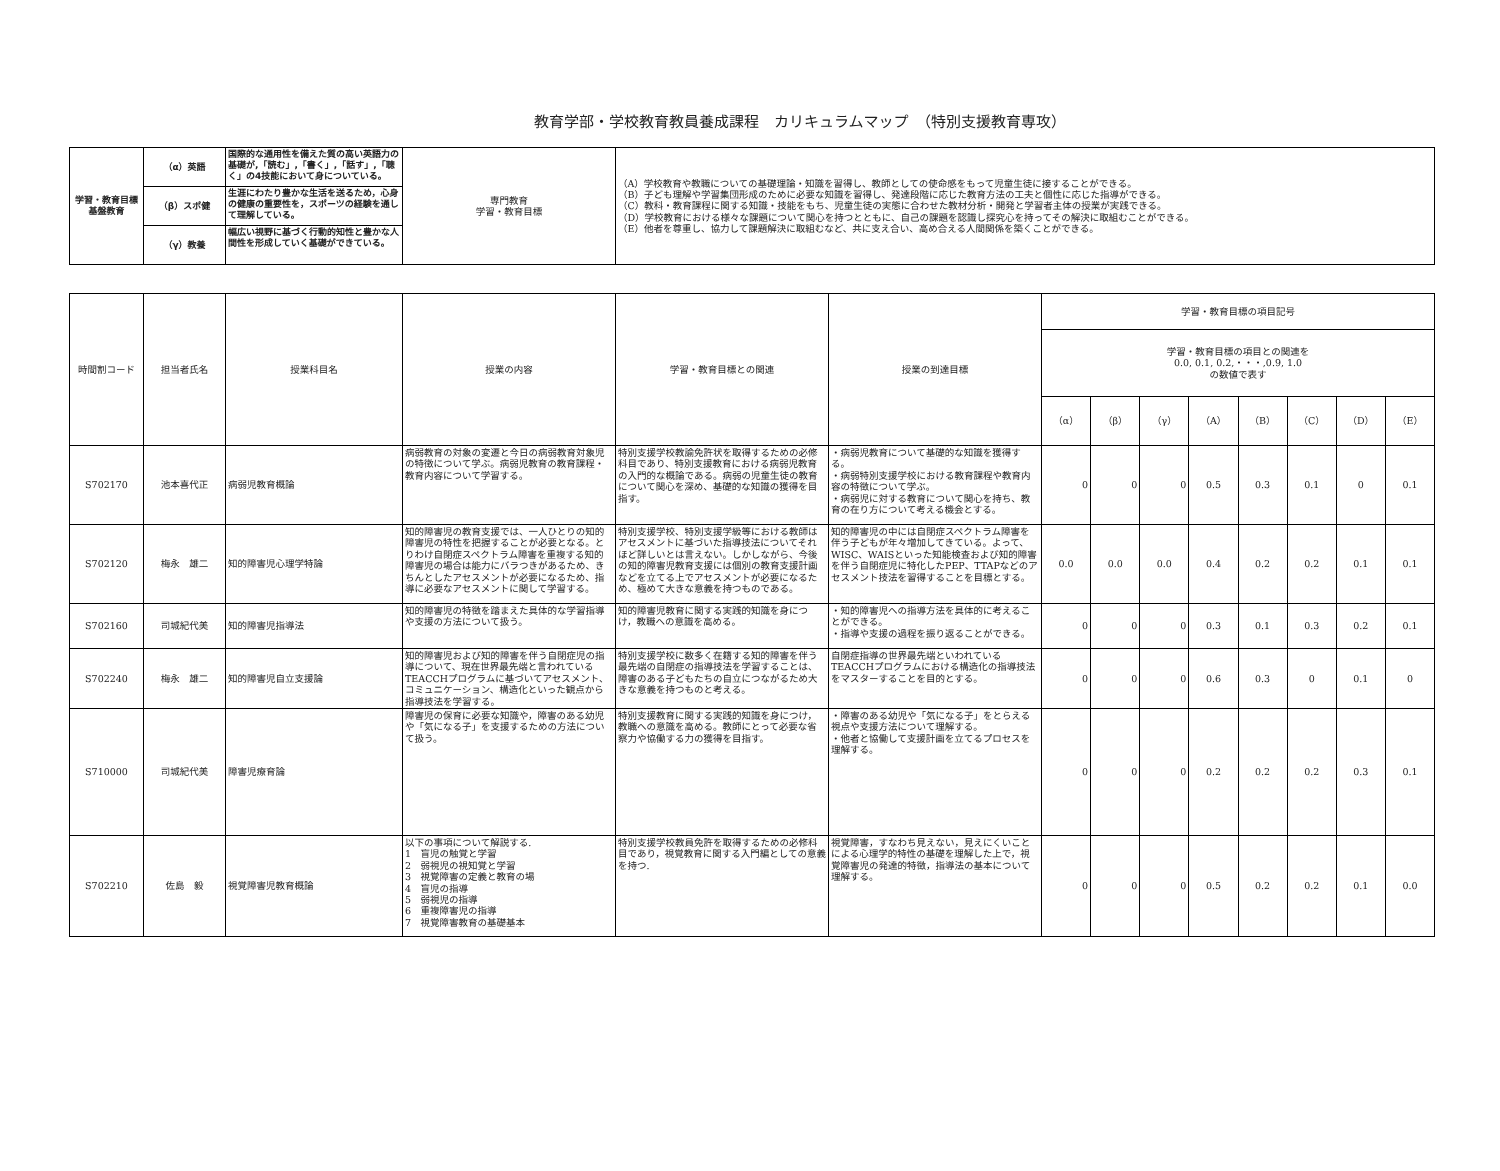教育学部・学校教育教員養成課程　カリキュラムマップ　（特別支援教育専攻）
| 学習・教育目標 基盤教育 | （α）英語 | 国際的な通用性を備えた質の高い英語力の基礎が,「読む」,「書く」,「話す」,「聴く」の4技能において身についている。 | 専門教育 学習・教育目標 | （A）学校教育や教職についての基礎理論・知識を習得し、教師としての使命感をもって児童生徒に接することができる。 （B）子ども理解や学習集団形成のために必要な知識を習得し、発達段階に応じた教育方法の工夫と個性に応じた指導ができる。 （C）教科・教育課程に関する知識・技能をもち、児童生徒の実態に合わせた教材分析・開発と学習者主体の授業が実践できる。 （D）学校教育における様々な課題について関心を持つとともに、自己の課題を認識し探究心を持ってその解決に取組むことができる。 （E）他者を尊重し、協力して課題解決に取組むなど、共に支え合い、高め合える人間関係を築くことができる。 |
| | （β）スポ健 | 生涯にわたり豊かな生活を送るため，心身の健康の重要性を，スポーツの経験を通して理解している。 | | |
| | （γ）教養 | 幅広い視野に基づく行動的知性と豊かな人間性を形成していく基礎ができている。 | | |
| 時間割コード | 担当者氏名 | 授業科目名 | 授業の内容 | 学習・教育目標との関連 | 授業の到達目標 | 学習・教育目標の項目記号 | | | | | | | |
| --- | --- | --- | --- | --- | --- | --- | --- | --- | --- | --- | --- | --- | --- |
| | | | | | | 学習・教育目標の項目との関連を 0.0, 0.1, 0.2,・・・,0.9, 1.0 の数値で表す | | | | | | | |
| | | | | | | （α） | （β） | （γ） | （A） | （B） | （C） | （D） | （E） |
| S702170 | 池本喜代正 | 病弱児教育概論 | 病弱教育の対象の変遷と今日の病弱教育対象児の特徴について学ぶ。病弱児教育の教育課程・教育内容について学習する。 | 特別支援学校教諭免許状を取得するための必修科目であり、特別支援教育における病弱児教育の入門的な概論である。病弱の児童生徒の教育について関心を深め、基礎的な知識の獲得を目指す。 | ・病弱児教育について基礎的な知識を獲得する。 ・病弱特別支援学校における教育課程や教育内容の特徴について学ぶ。 ・病弱児に対する教育について関心を持ち、教育の在り方について考える機会とする。 | 0 | 0 | 0 | 0.5 | 0.3 | 0.1 | 0 | 0.1 |
| S702120 | 梅永 雄二 | 知的障害児心理学特論 | 知的障害児の教育支援では、一人ひとりの知的障害児の特性を把握することが必要となる。とりわけ自閉症スペクトラム障害を重複する知的障害児の場合は能力にバラつきがあるため、きちんとしたアセスメントが必要になるため、指導に必要なアセスメントに関して学習する。 | 特別支援学校、特別支援学級等における教師はアセスメントに基づいた指導技法についてそれほど詳しいとは言えない。しかしながら、今後の知的障害児教育支援には個別の教育支援計画などを立てる上でアセスメントが必要になるため、極めて大きな意義を持つものである。 | 知的障害児の中には自閉症スペクトラム障害を伴う子どもが年々増加してきている。よって、WISC、WAISといった知能検査および知的障害を伴う自閉症児に特化したPEP、TTAPなどのアセスメント技法を習得することを目標とする。 | 0.0 | 0.0 | 0.0 | 0.4 | 0.2 | 0.2 | 0.1 | 0.1 |
| S702160 | 司城紀代美 | 知的障害児指導法 | 知的障害児の特徴を踏まえた具体的な学習指導や支援の方法について扱う。 | 知的障害児教育に関する実践的知識を身につけ，教職への意識を高める。 | ・知的障害児への指導方法を具体的に考えることができる。 ・指導や支援の過程を振り返ることができる。 | 0 | 0 | 0 | 0.3 | 0.1 | 0.3 | 0.2 | 0.1 |
| S702240 | 梅永 雄二 | 知的障害児自立支援論 | 知的障害児および知的障害を伴う自閉症児の指導について、現在世界最先端と言われているTEACCHプログラムに基づいてアセスメント、コミュニケーション、構造化といった観点から指導技法を学習する。 | 特別支援学校に数多く在籍する知的障害を伴う最先端の自閉症の指導技法を学習することは、障害のある子どもたちの自立につながるため大きな意義を持つものと考える。 | 自閉症指導の世界最先端といわれているTEACCHプログラムにおける構造化の指導技法をマスターすることを目的とする。 | 0 | 0 | 0 | 0.6 | 0.3 | 0 | 0.1 | 0 |
| S710000 | 司城紀代美 | 障害児療育論 | 障害児の保育に必要な知識や，障害のある幼児や「気になる子」を支援するための方法について扱う。 | 特別支援教育に関する実践的知識を身につけ，教職への意識を高める。教師にとって必要な省察力や協働する力の獲得を目指す。 | ・障害のある幼児や「気になる子」をとらえる視点や支援方法について理解する。 ・他者と協働して支援計画を立てるプロセスを理解する。 | 0 | 0 | 0 | 0.2 | 0.2 | 0.2 | 0.3 | 0.1 |
| S702210 | 佐島 毅 | 視覚障害児教育概論 | 以下の事項について解説する. 1 盲児の触覚と学習 2 弱視児の視知覚と学習 3 視覚障害の定義と教育の場 4 盲児の指導 5 弱視児の指導 6 重複障害児の指導 7 視覚障害教育の基礎基本 | 特別支援学校教員免許を取得するための必修科目であり，視覚教育に関する入門編としての意義を持つ. | 視覚障害，すなわち見えない，見えにくいことによる心理学的特性の基礎を理解した上で，視覚障害児の発達的特徴，指導法の基本について理解する。 | 0 | 0 | 0 | 0.5 | 0.2 | 0.2 | 0.1 | 0.0 |